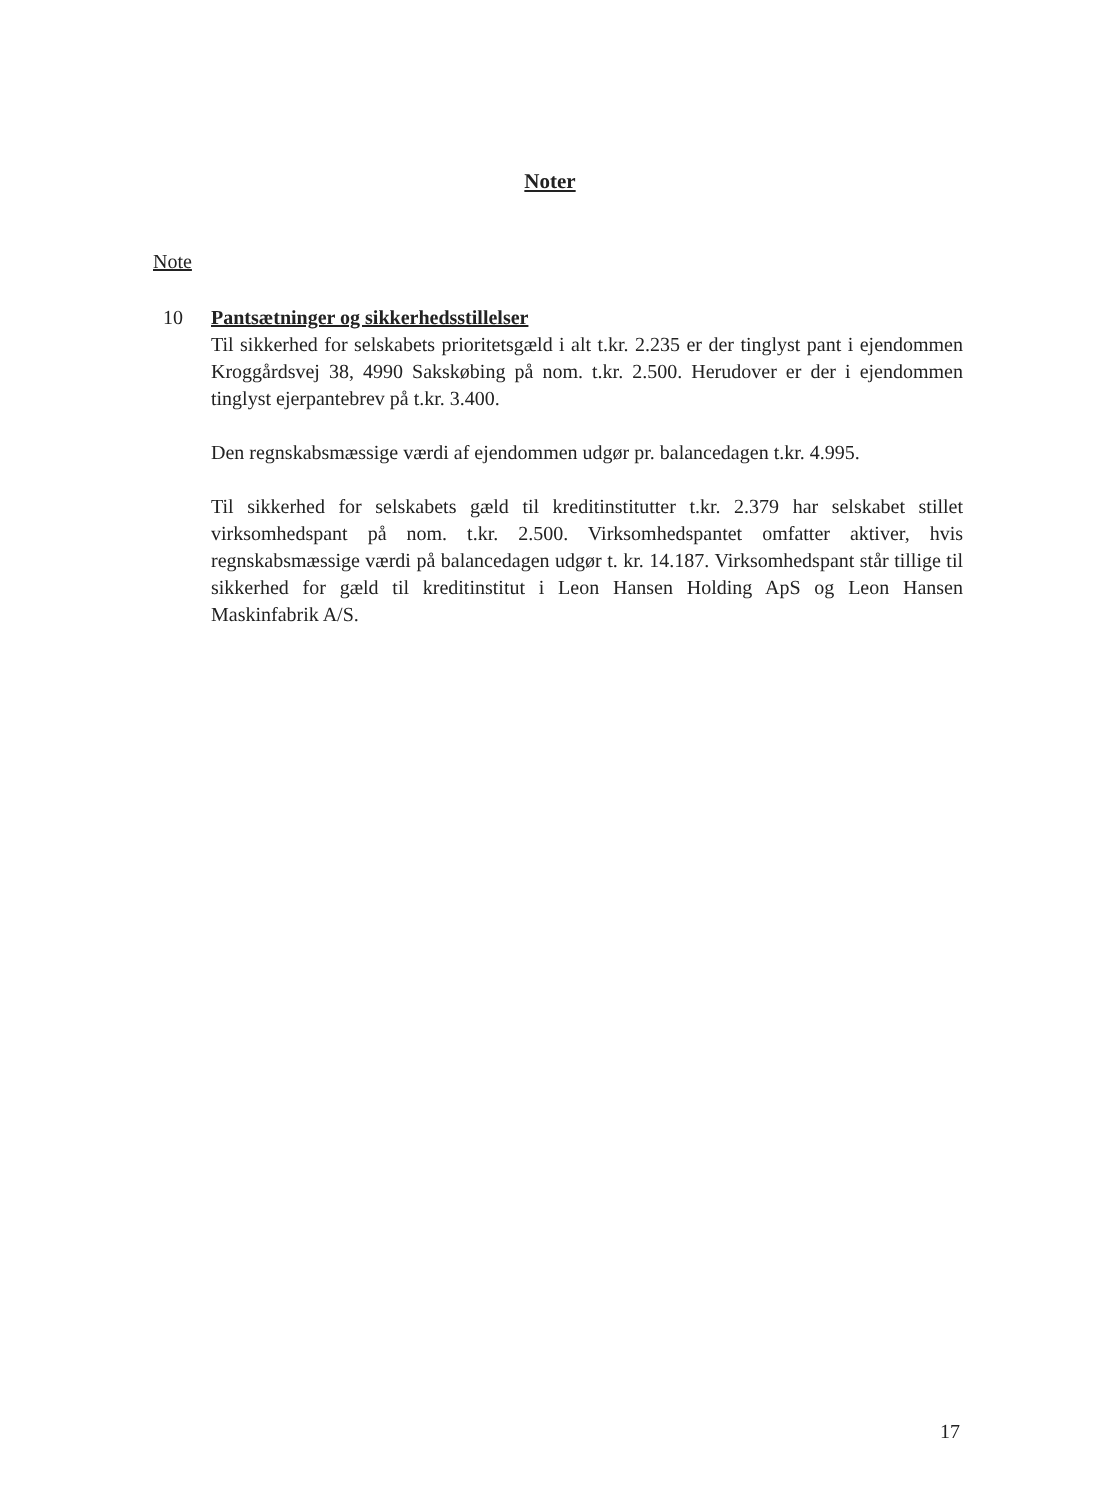Noter
Note
10 Pantsætninger og sikkerhedsstillelser
Til sikkerhed for selskabets prioritetsgæld i alt t.kr. 2.235 er der tinglyst pant i ejendommen Kroggårdsvej 38, 4990 Sakskøbing på nom. t.kr. 2.500. Herudover er der i ejendommen tinglyst ejerpantebrev på t.kr. 3.400.
Den regnskabsmæssige værdi af ejendommen udgør pr. balancedagen t.kr. 4.995.
Til sikkerhed for selskabets gæld til kreditinstitutter t.kr. 2.379 har selskabet stillet virksomhedspant på nom. t.kr. 2.500. Virksomhedspantet omfatter aktiver, hvis regnskabsmæssige værdi på balancedagen udgør t. kr. 14.187. Virksomhedspant står tillige til sikkerhed for gæld til kreditinstitut i Leon Hansen Holding ApS og Leon Hansen Maskinfabrik A/S.
17